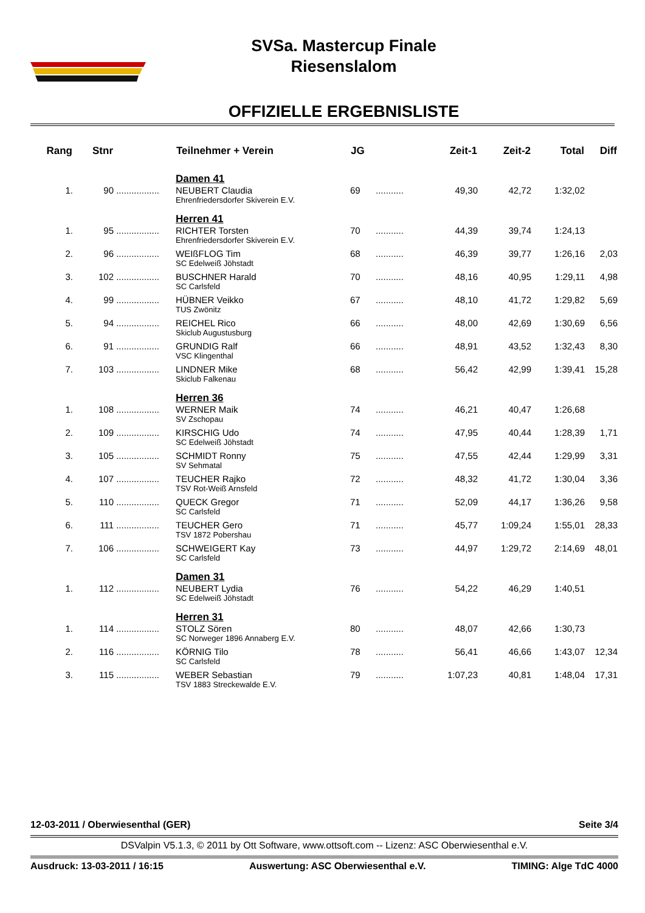SVSa. Mastercup Finale
Riesenslalom
OFFIZIELLE ERGEBNISLISTE
| Rang | Stnr | | Teilnehmer + Verein | JG | | Zeit-1 | Zeit-2 | Total | Diff |
| --- | --- | --- | --- | --- | --- | --- | --- | --- | --- |
| | | | Damen 41 | | | | | | |
| 1. | 90 | ................. | NEUBERT Claudia Ehrenfriedersdorfer Skiverein E.V. | 69 | ........... | 49,30 | 42,72 | 1:32,02 | |
| | | | Herren 41 | | | | | | |
| 1. | 95 | ................. | RICHTER Torsten Ehrenfriedersdorfer Skiverein E.V. | 70 | ........... | 44,39 | 39,74 | 1:24,13 | |
| 2. | 96 | ................. | WEIßFLOG Tim SC Edelweiß Jöhstadt | 68 | ........... | 46,39 | 39,77 | 1:26,16 | 2,03 |
| 3. | 102 | ................. | BUSCHNER Harald SC Carlsfeld | 70 | ........... | 48,16 | 40,95 | 1:29,11 | 4,98 |
| 4. | 99 | ................. | HÜBNER Veikko TUS Zwönitz | 67 | ........... | 48,10 | 41,72 | 1:29,82 | 5,69 |
| 5. | 94 | ................. | REICHEL Rico Skiclub Augustusburg | 66 | ........... | 48,00 | 42,69 | 1:30,69 | 6,56 |
| 6. | 91 | ................. | GRUNDIG Ralf VSC Klingenthal | 66 | ........... | 48,91 | 43,52 | 1:32,43 | 8,30 |
| 7. | 103 | ................. | LINDNER Mike Skiclub Falkenau | 68 | ........... | 56,42 | 42,99 | 1:39,41 | 15,28 |
| | | | Herren 36 | | | | | | |
| 1. | 108 | ................. | WERNER Maik SV Zschopau | 74 | ........... | 46,21 | 40,47 | 1:26,68 | |
| 2. | 109 | ................. | KIRSCHIG Udo SC Edelweiß Jöhstadt | 74 | ........... | 47,95 | 40,44 | 1:28,39 | 1,71 |
| 3. | 105 | ................. | SCHMIDT Ronny SV Sehmatal | 75 | ........... | 47,55 | 42,44 | 1:29,99 | 3,31 |
| 4. | 107 | ................. | TEUCHER Rajko TSV Rot-Weiß Arnsfeld | 72 | ........... | 48,32 | 41,72 | 1:30,04 | 3,36 |
| 5. | 110 | ................. | QUECK Gregor SC Carlsfeld | 71 | ........... | 52,09 | 44,17 | 1:36,26 | 9,58 |
| 6. | 111 | ................. | TEUCHER Gero TSV 1872 Pobershau | 71 | ........... | 45,77 | 1:09,24 | 1:55,01 | 28,33 |
| 7. | 106 | ................. | SCHWEIGERT Kay SC Carlsfeld | 73 | ........... | 44,97 | 1:29,72 | 2:14,69 | 48,01 |
| | | | Damen 31 | | | | | | |
| 1. | 112 | ................. | NEUBERT Lydia SC Edelweiß Jöhstadt | 76 | ........... | 54,22 | 46,29 | 1:40,51 | |
| | | | Herren 31 | | | | | | |
| 1. | 114 | ................. | STOLZ Sören SC Norweger 1896 Annaberg E.V. | 80 | ........... | 48,07 | 42,66 | 1:30,73 | |
| 2. | 116 | ................. | KÖRNIG Tilo SC Carlsfeld | 78 | ........... | 56,41 | 46,66 | 1:43,07 | 12,34 |
| 3. | 115 | ................. | WEBER Sebastian TSV 1883 Streckewalde E.V. | 79 | ........... | 1:07,23 | 40,81 | 1:48,04 | 17,31 |
12-03-2011 / Oberwiesenthal (GER) Seite 3/4
DSValpin V5.1.3, © 2011 by Ott Software, www.ottsoft.com -- Lizenz: ASC Oberwiesenthal e.V.
Ausdruck: 13-03-2011 / 16:15 Auswertung: ASC Oberwiesenthal e.V. TIMING: Alge TdC 4000